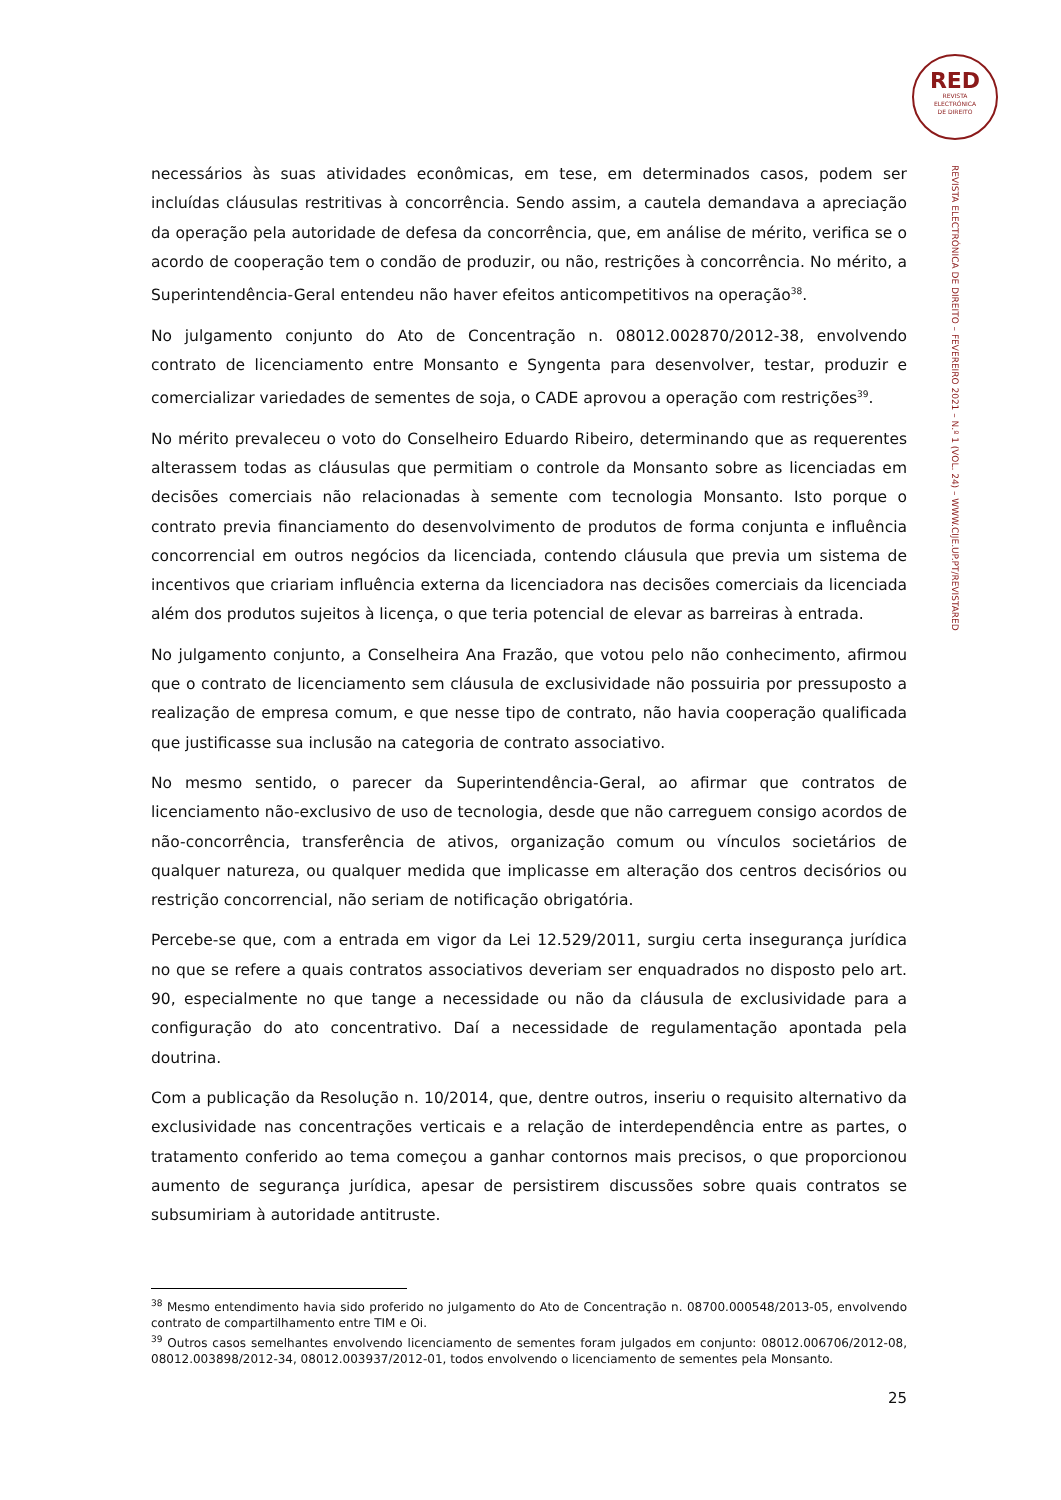RED
REVISTA
ELECTRÓNICA
DE DIREITO
REVISTA ELECTRÓNICA DE DIREITO – FEVEREIRO 2021 – N.º 1 (VOL. 24) – WWW.CIJE.UP.PT/REVISTARED
necessários às suas atividades econômicas, em tese, em determinados casos, podem ser incluídas cláusulas restritivas à concorrência. Sendo assim, a cautela demandava a apreciação da operação pela autoridade de defesa da concorrência, que, em análise de mérito, verifica se o acordo de cooperação tem o condão de produzir, ou não, restrições à concorrência. No mérito, a Superintendência-Geral entendeu não haver efeitos anticompetitivos na operação<sup>38</sup>.
No julgamento conjunto do Ato de Concentração n. 08012.002870/2012-38, envolvendo contrato de licenciamento entre Monsanto e Syngenta para desenvolver, testar, produzir e comercializar variedades de sementes de soja, o CADE aprovou a operação com restrições<sup>39</sup>.
No mérito prevaleceu o voto do Conselheiro Eduardo Ribeiro, determinando que as requerentes alterassem todas as cláusulas que permitiam o controle da Monsanto sobre as licenciadas em decisões comerciais não relacionadas à semente com tecnologia Monsanto. Isto porque o contrato previa financiamento do desenvolvimento de produtos de forma conjunta e influência concorrencial em outros negócios da licenciada, contendo cláusula que previa um sistema de incentivos que criariam influência externa da licenciadora nas decisões comerciais da licenciada além dos produtos sujeitos à licença, o que teria potencial de elevar as barreiras à entrada.
No julgamento conjunto, a Conselheira Ana Frazão, que votou pelo não conhecimento, afirmou que o contrato de licenciamento sem cláusula de exclusividade não possuiria por pressuposto a realização de empresa comum, e que nesse tipo de contrato, não havia cooperação qualificada que justificasse sua inclusão na categoria de contrato associativo.
No mesmo sentido, o parecer da Superintendência-Geral, ao afirmar que contratos de licenciamento não-exclusivo de uso de tecnologia, desde que não carreguem consigo acordos de não-concorrência, transferência de ativos, organização comum ou vínculos societários de qualquer natureza, ou qualquer medida que implicasse em alteração dos centros decisórios ou restrição concorrencial, não seriam de notificação obrigatória.
Percebe-se que, com a entrada em vigor da Lei 12.529/2011, surgiu certa insegurança jurídica no que se refere a quais contratos associativos deveriam ser enquadrados no disposto pelo art. 90, especialmente no que tange a necessidade ou não da cláusula de exclusividade para a configuração do ato concentrativo. Daí a necessidade de regulamentação apontada pela doutrina.
Com a publicação da Resolução n. 10/2014, que, dentre outros, inseriu o requisito alternativo da exclusividade nas concentrações verticais e a relação de interdependência entre as partes, o tratamento conferido ao tema começou a ganhar contornos mais precisos, o que proporcionou aumento de segurança jurídica, apesar de persistirem discussões sobre quais contratos se subsumiriam à autoridade antitruste.
<sup>38</sup> Mesmo entendimento havia sido proferido no julgamento do Ato de Concentração n. 08700.000548/2013-05, envolvendo contrato de compartilhamento entre TIM e Oi.
<sup>39</sup> Outros casos semelhantes envolvendo licenciamento de sementes foram julgados em conjunto: 08012.006706/2012-08, 08012.003898/2012-34, 08012.003937/2012-01, todos envolvendo o licenciamento de sementes pela Monsanto.
25